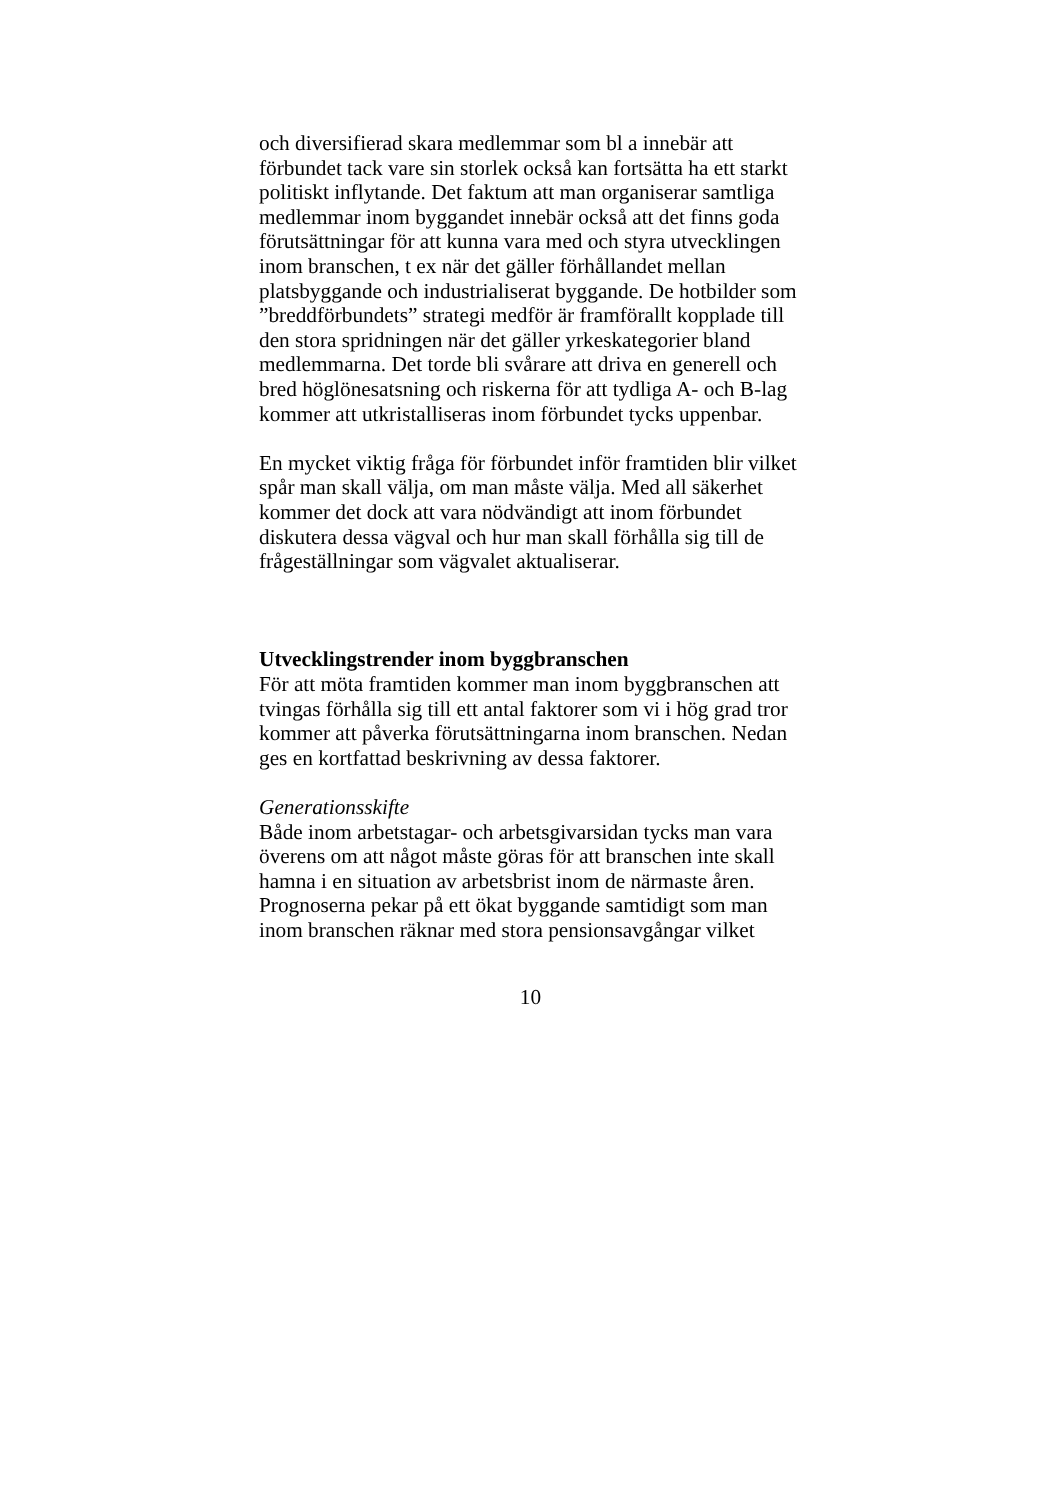och diversifierad skara medlemmar som bl a innebär att
förbundet tack vare sin storlek också kan fortsätta ha ett starkt
politiskt inflytande. Det faktum att man organiserar samtliga
medlemmar inom byggandet innebär också att det finns goda
förutsättningar för att kunna vara med och styra utvecklingen
inom branschen, t ex när det gäller förhållandet mellan
platsbyggande och industrialiserat byggande. De hotbilder som
”breddförbundets” strategi medför är framförallt kopplade till
den stora spridningen när det gäller yrkeskategorier bland
medlemmarna. Det torde bli svårare att driva en generell och
bred höglönesatsning och riskerna för att tydliga A- och B-lag
kommer att utkristalliseras inom förbundet tycks uppenbar.
En mycket viktig fråga för förbundet inför framtiden blir vilket
spår man skall välja, om man måste välja. Med all säkerhet
kommer det dock att vara nödvändigt att inom förbundet
diskutera dessa vägval och hur man skall förhålla sig till de
frågeställningar som vägvalet aktualiserar.
Utvecklingstrender inom byggbranschen
För att möta framtiden kommer man inom byggbranschen att
tvingas förhålla sig till ett antal faktorer som vi i hög grad tror
kommer att påverka förutsättningarna inom branschen. Nedan
ges en kortfattad beskrivning av dessa faktorer.
Generationsskifte
Både inom arbetstagar- och arbetsgivarsidan tycks man vara
överens om att något måste göras för att branschen inte skall
hamna i en situation av arbetsbrist inom de närmaste åren.
Prognoserna pekar på ett ökat byggande samtidigt som man
inom branschen räknar med stora pensionsavgångar vilket
10